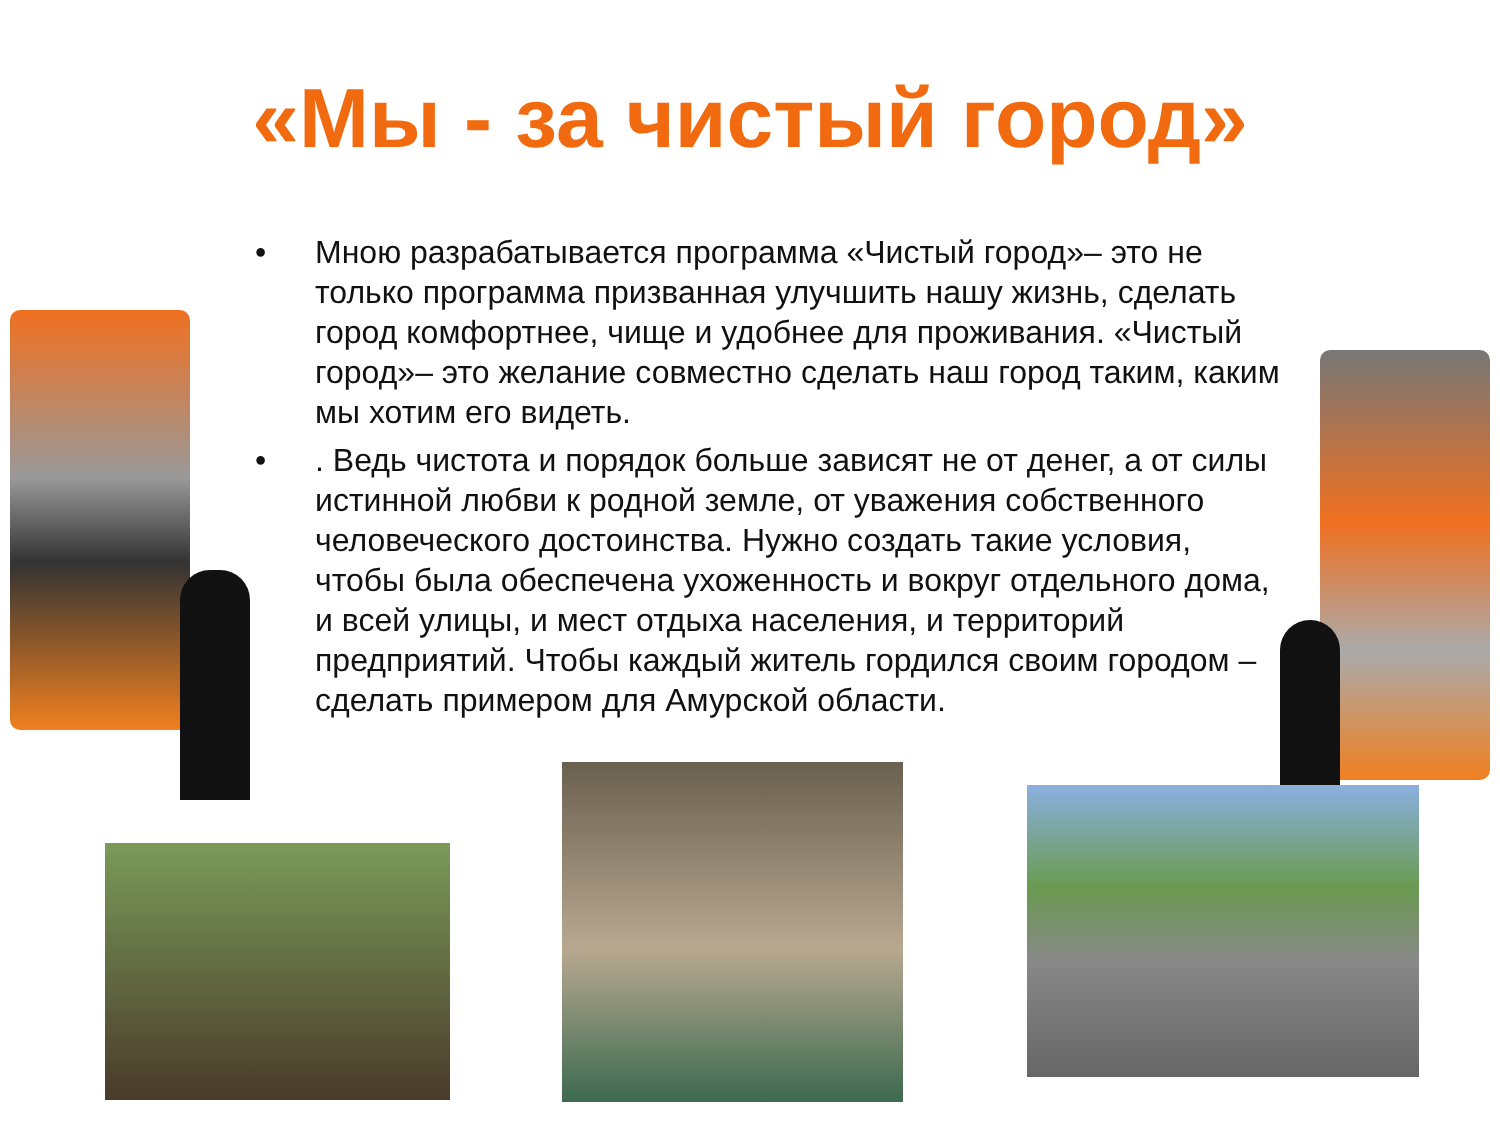«Мы - за чистый город»
• Мною разрабатывается программа «Чистый город»– это не только программа призванная улучшить нашу жизнь, сделать город комфортнее, чище и удобнее для проживания. «Чистый город»– это желание совместно сделать наш город таким, каким мы хотим его видеть.
•. Ведь чистота и порядок больше зависят не от денег, а от силы истинной любви к родной земле, от уважения собственного человеческого достоинства. Нужно создать такие условия, чтобы была обеспечена ухоженность и вокруг отдельного дома, и всей улицы, и мест отдыха населения, и территорий предприятий. Чтобы каждый житель гордился своим городом – сделать примером для Амурской области.